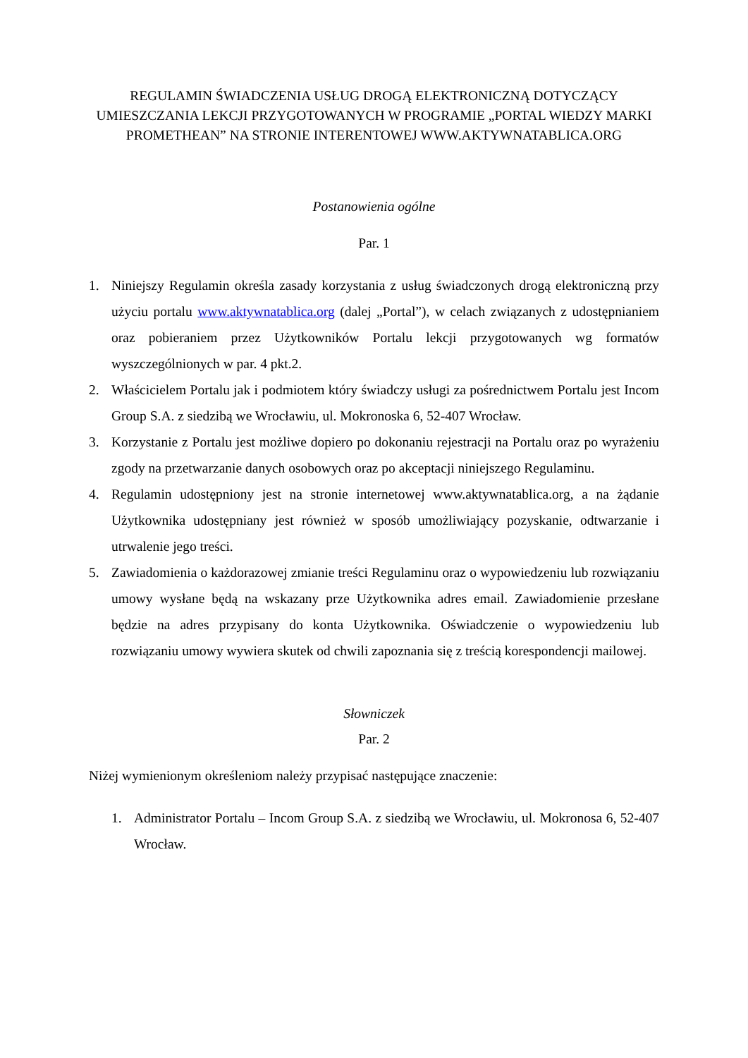REGULAMIN ŚWIADCZENIA USŁUG DROGĄ ELEKTRONICZNĄ DOTYCZĄCY UMIESZCZANIA LEKCJI PRZYGOTOWANYCH W PROGRAMIE „PORTAL WIEDZY MARKI PROMETHEAN” NA STRONIE INTERENTOWEJ WWW.AKTYWNATABLICA.ORG
Postanowienia ogólne
Par. 1
1. Niniejszy Regulamin określa zasady korzystania z usług świadczonych drogą elektroniczną przy użyciu portalu www.aktywnatablica.org (dalej „Portal”), w celach związanych z udostępnianiem oraz pobieraniem przez Użytkowników Portalu lekcji przygotowanych wg formatów wyszczególnionych w par. 4 pkt.2.
2. Właścicielem Portalu jak i podmiotem który świadczy usługi za pośrednictwem Portalu jest Incom Group S.A. z siedzibą we Wrocławiu, ul. Mokronoska 6, 52-407 Wrocław.
3. Korzystanie z Portalu jest możliwe dopiero po dokonaniu rejestracji na Portalu oraz po wyrażeniu zgody na przetwarzanie danych osobowych oraz po akceptacji niniejszego Regulaminu.
4. Regulamin udostępniony jest na stronie internetowej www.aktywnatablica.org, a na żądanie Użytkownika udostępniany jest również w sposób umożliwiający pozyskanie, odtwarzanie i utrwalenie jego treści.
5. Zawiadomienia o każdorazowej zmianie treści Regulaminu oraz o wypowiedzeniu lub rozwiązaniu umowy wysłane będą na wskazany prze Użytkownika adres email. Zawiadomienie przesłane będzie na adres przypisany do konta Użytkownika. Oświadczenie o wypowiedzeniu lub rozwiązaniu umowy wywiera skutek od chwili zapoznania się z treścią korespondencji mailowej.
Słowniczek
Par. 2
Niżej wymienionym określeniom należy przypisać następujące znaczenie:
1. Administrator Portalu – Incom Group S.A. z siedzibą we Wrocławiu, ul. Mokronosa 6, 52-407 Wrocław.